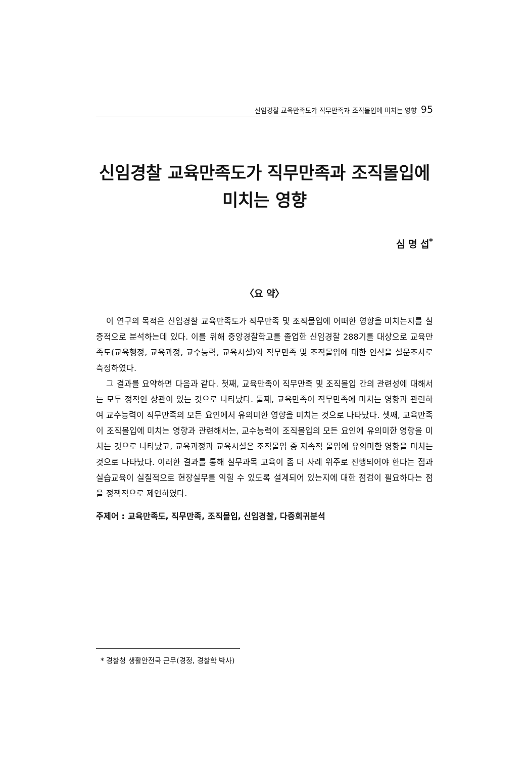신임경찰 교육만족도가 직무만족과 조직몰입에 미치는 영향 95
신임경찰 교육만족도가 직무만족과 조직몰입에
미치는 영향
심 명 섭<sup>*</sup>
〈요 약〉
이 연구의 목적은 신임경찰 교육만족도가 직무만족 및 조직몰입에 어떠한 영향을 미치는지를 실증적으로 분석하는데 있다. 이를 위해 중앙경찰학교를 졸업한 신임경찰 288기를 대상으로 교육만족도(교육행정, 교육과정, 교수능력, 교육시설)와 직무만족 및 조직몰입에 대한 인식을 설문조사로 측정하였다.
그 결과를 요약하면 다음과 같다. 첫째, 교육만족이 직무만족 및 조직몰입 간의 관련성에 대해서는 모두 정적인 상관이 있는 것으로 나타났다. 둘째, 교육만족이 직무만족에 미치는 영향과 관련하여 교수능력이 직무만족의 모든 요인에서 유의미한 영향을 미치는 것으로 나타났다. 셋째, 교육만족이 조직몰입에 미치는 영향과 관련해서는, 교수능력이 조직몰입의 모든 요인에 유의미한 영향을 미치는 것으로 나타났고, 교육과정과 교육시설은 조직몰입 중 지속적 몰입에 유의미한 영향을 미치는 것으로 나타났다. 이러한 결과를 통해 실무과목 교육이 좀 더 사례 위주로 진행되어야 한다는 점과 실습교육이 실질적으로 현장실무를 익힐 수 있도록 설계되어 있는지에 대한 점검이 필요하다는 점을 정책적으로 제언하였다.
주제어 : 교육만족도, 직무만족, 조직몰입, 신임경찰, 다중회귀분석
* 경찰청 생활안전국 근무(경정, 경찰학 박사)